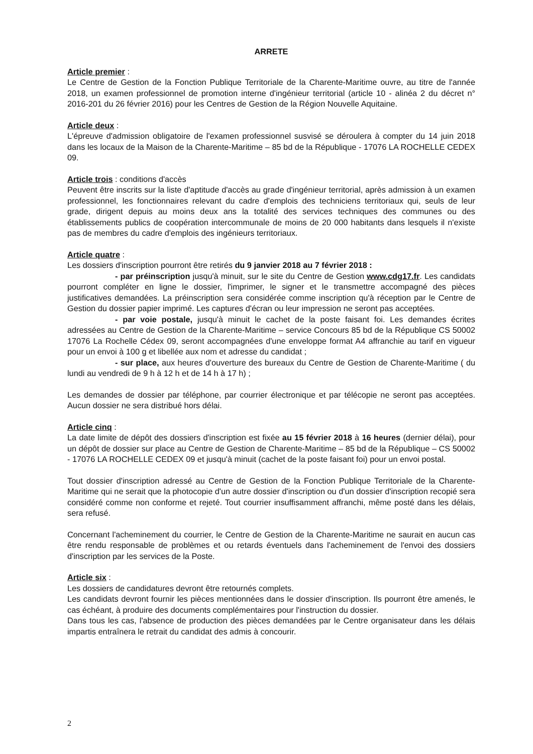ARRETE
Article premier :
Le Centre de Gestion de la Fonction Publique Territoriale de la Charente-Maritime ouvre, au titre de l'année 2018, un examen professionnel de promotion interne d'ingénieur territorial (article 10 - alinéa 2 du décret n° 2016-201 du 26 février 2016) pour les Centres de Gestion de la Région Nouvelle Aquitaine.
Article deux :
L'épreuve d'admission obligatoire de l'examen professionnel susvisé se déroulera à compter du 14 juin 2018 dans les locaux de la Maison de la Charente-Maritime – 85 bd de la République - 17076 LA ROCHELLE CEDEX 09.
Article trois : conditions d'accès
Peuvent être inscrits sur la liste d'aptitude d'accès au grade d'ingénieur territorial, après admission à un examen professionnel, les fonctionnaires relevant du cadre d'emplois des techniciens territoriaux qui, seuls de leur grade, dirigent depuis au moins deux ans la totalité des services techniques des communes ou des établissements publics de coopération intercommunale de moins de 20 000 habitants dans lesquels il n'existe pas de membres du cadre d'emplois des ingénieurs territoriaux.
Article quatre :
Les dossiers d'inscription pourront être retirés du 9 janvier 2018 au 7 février 2018 :
- par préinscription jusqu'à minuit, sur le site du Centre de Gestion www.cdg17.fr. Les candidats pourront compléter en ligne le dossier, l'imprimer, le signer et le transmettre accompagné des pièces justificatives demandées. La préinscription sera considérée comme inscription qu'à réception par le Centre de Gestion du dossier papier imprimé. Les captures d'écran ou leur impression ne seront pas acceptées.
- par voie postale, jusqu'à minuit le cachet de la poste faisant foi. Les demandes écrites adressées au Centre de Gestion de la Charente-Maritime – service Concours 85 bd de la République CS 50002 17076 La Rochelle Cédex 09, seront accompagnées d'une enveloppe format A4 affranchie au tarif en vigueur pour un envoi à 100 g et libellée aux nom et adresse du candidat ;
- sur place, aux heures d'ouverture des bureaux du Centre de Gestion de Charente-Maritime ( du lundi au vendredi de 9 h à 12 h et de 14 h à 17 h) ;
Les demandes de dossier par téléphone, par courrier électronique et par télécopie ne seront pas acceptées. Aucun dossier ne sera distribué hors délai.
Article cinq :
La date limite de dépôt des dossiers d'inscription est fixée au 15 février 2018 à 16 heures (dernier délai), pour un dépôt de dossier sur place au Centre de Gestion de Charente-Maritime – 85 bd de la République – CS 50002 - 17076 LA ROCHELLE CEDEX 09 et jusqu'à minuit (cachet de la poste faisant foi) pour un envoi postal.
Tout dossier d'inscription adressé au Centre de Gestion de la Fonction Publique Territoriale de la Charente-Maritime qui ne serait que la photocopie d'un autre dossier d'inscription ou d'un dossier d'inscription recopié sera considéré comme non conforme et rejeté. Tout courrier insuffisamment affranchi, même posté dans les délais, sera refusé.
Concernant l'acheminement du courrier, le Centre de Gestion de la Charente-Maritime ne saurait en aucun cas être rendu responsable de problèmes et ou retards éventuels dans l'acheminement de l'envoi des dossiers d'inscription par les services de la Poste.
Article six :
Les dossiers de candidatures devront être retournés complets.
Les candidats devront fournir les pièces mentionnées dans le dossier d'inscription. Ils pourront être amenés, le cas échéant, à produire des documents complémentaires pour l'instruction du dossier.
Dans tous les cas, l'absence de production des pièces demandées par le Centre organisateur dans les délais impartis entraînera le retrait du candidat des admis à concourir.
2